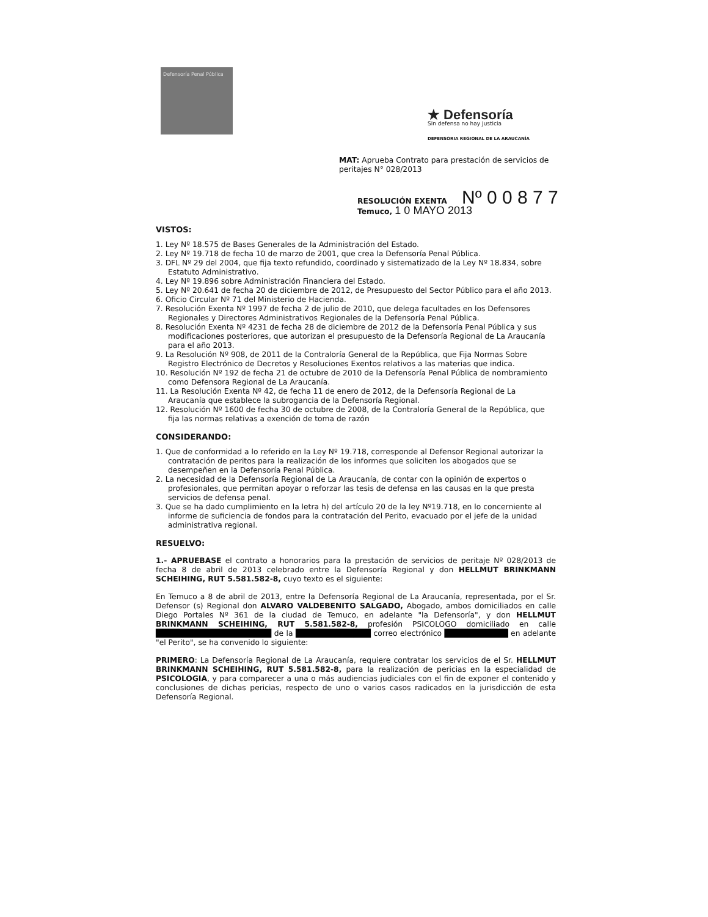Defensoría Penal Pública
★ Defensoría
Sin defensa no hay Justicia
DEFENSORIA REGIONAL DE LA ARAUCANÍA
MAT: Aprueba Contrato para prestación de servicios de peritajes N° 028/2013
RESOLUCIÓN EXENTA Nº 0 0 8 7 7
Temuco, 1 0 MAYO 2013
VISTOS:
1. Ley Nº 18.575 de Bases Generales de la Administración del Estado.
2. Ley Nº 19.718 de fecha 10 de marzo de 2001, que crea la Defensoría Penal Pública.
3. DFL Nº 29 del 2004, que fija texto refundido, coordinado y sistematizado de la Ley Nº 18.834, sobre Estatuto Administrativo.
4. Ley Nº 19.896 sobre Administración Financiera del Estado.
5. Ley Nº 20.641 de fecha 20 de diciembre de 2012, de Presupuesto del Sector Público para el año 2013.
6. Oficio Circular Nº 71 del Ministerio de Hacienda.
7. Resolución Exenta Nº 1997 de fecha 2 de julio de 2010, que delega facultades en los Defensores Regionales y Directores Administrativos Regionales de la Defensoría Penal Pública.
8. Resolución Exenta Nº 4231 de fecha 28 de diciembre de 2012 de la Defensoría Penal Pública y sus modificaciones posteriores, que autorizan el presupuesto de la Defensoría Regional de La Araucanía para el año 2013.
9. La Resolución Nº 908, de 2011 de la Contraloría General de la República, que Fija Normas Sobre Registro Electrónico de Decretos y Resoluciones Exentos relativos a las materias que indica.
10. Resolución Nº 192 de fecha 21 de octubre de 2010 de la Defensoría Penal Pública de nombramiento como Defensora Regional de La Araucanía.
11. La Resolución Exenta Nº 42, de fecha 11 de enero de 2012, de la Defensoría Regional de La Araucanía que establece la subrogancia de la Defensoría Regional.
12. Resolución Nº 1600 de fecha 30 de octubre de 2008, de la Contraloría General de la República, que fija las normas relativas a exención de toma de razón
CONSIDERANDO:
1. Que de conformidad a lo referido en la Ley Nº 19.718, corresponde al Defensor Regional autorizar la contratación de peritos para la realización de los informes que soliciten los abogados que se desempeñen en la Defensoría Penal Pública.
2. La necesidad de la Defensoría Regional de La Araucanía, de contar con la opinión de expertos o profesionales, que permitan apoyar o reforzar las tesis de defensa en las causas en la que presta servicios de defensa penal.
3. Que se ha dado cumplimiento en la letra h) del artículo 20 de la ley Nº19.718, en lo concerniente al informe de suficiencia de fondos para la contratación del Perito, evacuado por el jefe de la unidad administrativa regional.
RESUELVO:
1.- APRUEBASE el contrato a honorarios para la prestación de servicios de peritaje Nº 028/2013 de fecha 8 de abril de 2013 celebrado entre la Defensoría Regional y don HELLMUT BRINKMANN SCHEIHING, RUT 5.581.582-8, cuyo texto es el siguiente:
En Temuco a 8 de abril de 2013, entre la Defensoría Regional de La Araucanía, representada, por el Sr. Defensor (s) Regional don ALVARO VALDEBENITO SALGADO, Abogado, ambos domiciliados en calle Diego Portales Nº 361 de la ciudad de Temuco, en adelante "la Defensoría", y don HELLMUT BRINKMANN SCHEIHING, RUT 5.581.582-8, profesión PSICOLOGO domiciliado en calle ████████████████████ de la █████████████ correo electrónico ███████████ en adelante "el Perito", se ha convenido lo siguiente:
PRIMERO: La Defensoría Regional de La Araucanía, requiere contratar los servicios de el Sr. HELLMUT BRINKMANN SCHEIHING, RUT 5.581.582-8, para la realización de pericias en la especialidad de PSICOLOGIA, y para comparecer a una o más audiencias judiciales con el fin de exponer el contenido y conclusiones de dichas pericias, respecto de uno o varios casos radicados en la jurisdicción de esta Defensoría Regional.